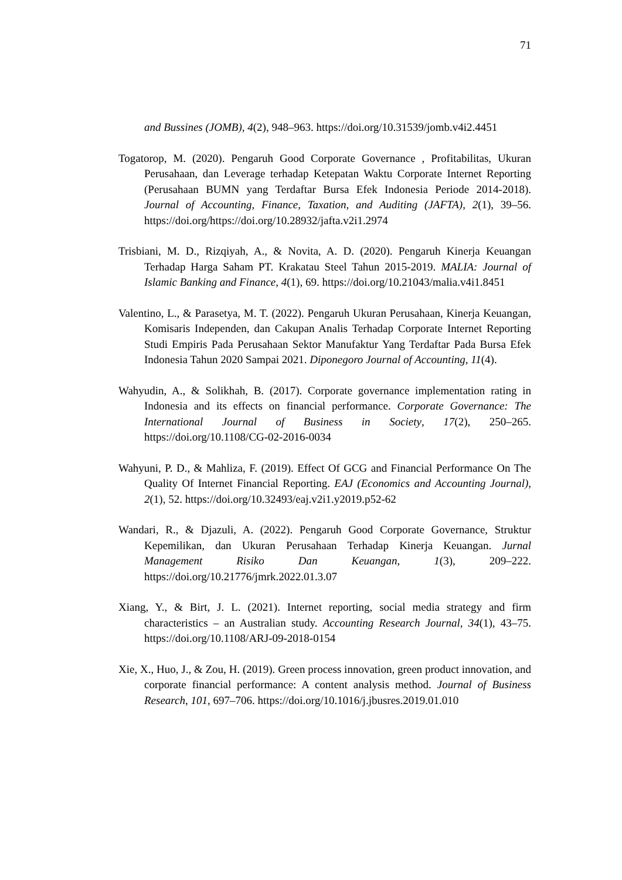71
and Bussines (JOMB), 4(2), 948–963. https://doi.org/10.31539/jomb.v4i2.4451
Togatorop, M. (2020). Pengaruh Good Corporate Governance , Profitabilitas, Ukuran Perusahaan, dan Leverage terhadap Ketepatan Waktu Corporate Internet Reporting (Perusahaan BUMN yang Terdaftar Bursa Efek Indonesia Periode 2014-2018). Journal of Accounting, Finance, Taxation, and Auditing (JAFTA), 2(1), 39–56. https://doi.org/https://doi.org/10.28932/jafta.v2i1.2974
Trisbiani, M. D., Rizqiyah, A., & Novita, A. D. (2020). Pengaruh Kinerja Keuangan Terhadap Harga Saham PT. Krakatau Steel Tahun 2015-2019. MALIA: Journal of Islamic Banking and Finance, 4(1), 69. https://doi.org/10.21043/malia.v4i1.8451
Valentino, L., & Parasetya, M. T. (2022). Pengaruh Ukuran Perusahaan, Kinerja Keuangan, Komisaris Independen, dan Cakupan Analis Terhadap Corporate Internet Reporting Studi Empiris Pada Perusahaan Sektor Manufaktur Yang Terdaftar Pada Bursa Efek Indonesia Tahun 2020 Sampai 2021. Diponegoro Journal of Accounting, 11(4).
Wahyudin, A., & Solikhah, B. (2017). Corporate governance implementation rating in Indonesia and its effects on financial performance. Corporate Governance: The International Journal of Business in Society, 17(2), 250–265. https://doi.org/10.1108/CG-02-2016-0034
Wahyuni, P. D., & Mahliza, F. (2019). Effect Of GCG and Financial Performance On The Quality Of Internet Financial Reporting. EAJ (Economics and Accounting Journal), 2(1), 52. https://doi.org/10.32493/eaj.v2i1.y2019.p52-62
Wandari, R., & Djazuli, A. (2022). Pengaruh Good Corporate Governance, Struktur Kepemilikan, dan Ukuran Perusahaan Terhadap Kinerja Keuangan. Jurnal Management Risiko Dan Keuangan, 1(3), 209–222. https://doi.org/10.21776/jmrk.2022.01.3.07
Xiang, Y., & Birt, J. L. (2021). Internet reporting, social media strategy and firm characteristics – an Australian study. Accounting Research Journal, 34(1), 43–75. https://doi.org/10.1108/ARJ-09-2018-0154
Xie, X., Huo, J., & Zou, H. (2019). Green process innovation, green product innovation, and corporate financial performance: A content analysis method. Journal of Business Research, 101, 697–706. https://doi.org/10.1016/j.jbusres.2019.01.010